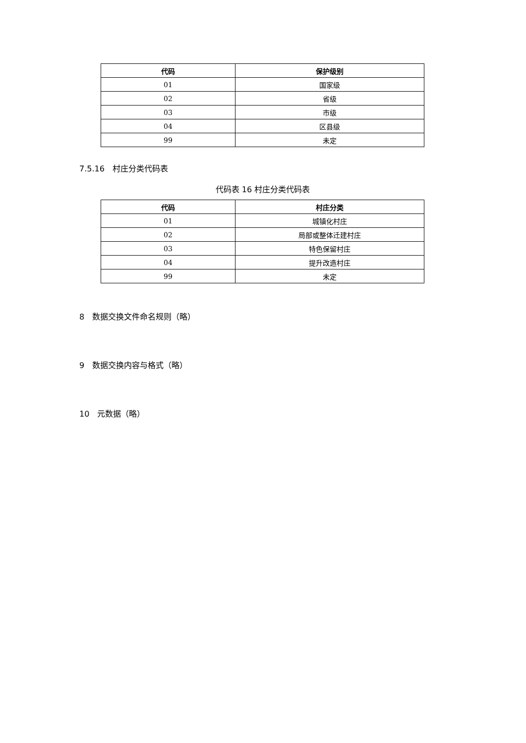| 代码 | 保护级别 |
| --- | --- |
| 01 | 国家级 |
| 02 | 省级 |
| 03 | 市级 |
| 04 | 区县级 |
| 99 | 未定 |
7.5.16　村庄分类代码表
代码表 16 村庄分类代码表
| 代码 | 村庄分类 |
| --- | --- |
| 01 | 城镇化村庄 |
| 02 | 局部或整体迁建村庄 |
| 03 | 特色保留村庄 |
| 04 | 提升改造村庄 |
| 99 | 未定 |
8　数据交换文件命名规则（略）
9　数据交换内容与格式（略）
10　元数据（略）